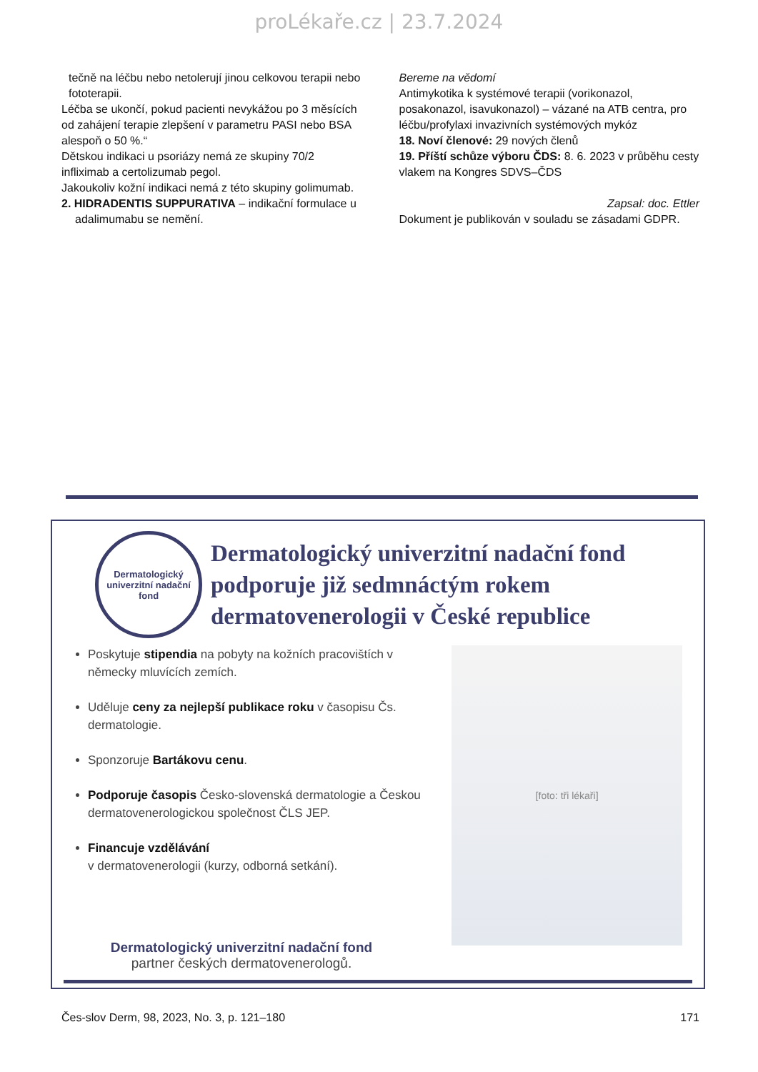proLékaře.cz | 23.7.2024
tečně na léčbu nebo netolerují jinou celkovou terapii nebo fototerapii.
Léčba se ukončí, pokud pacienti nevykážou po 3 měsících od zahájení terapie zlepšení v parametru PASI nebo BSA alespoň o 50 %.“
Dětskou indikaci u psoriázy nemá ze skupiny 70/2 infliximab a certolizumab pegol.
Jakoukoliv kožní indikaci nemá z této skupiny golimumab.
2. HIDRADENTIS SUPPURATIVA – indikační formulace u adalimumabu se nemění.
Bereme na vědomí
Antimykotika k systémové terapii (vorikonazol, posakonazol, isavukonazol) – vázané na ATB centra, pro léčbu/profylaxi invazivních systémových mykóz
18. Noví členové: 29 nových členů
19. Příští schůze výboru ČDS: 8. 6. 2023 v průběhu cesty vlakem na Kongres SDVS–ČDS
Zapsal: doc. Ettler
Dokument je publikován v souladu se zásadami GDPR.
Dermatologický
univerzitní nadační fond
Dermatologický univerzitní nadační fond
podporuje již sedmnáctým rokem
dermatovenerologii v České republice
Poskytuje stipendia na pobyty na kožních pracovištích v německy mluvících zemích.
Uděluje ceny za nejlepší publikace roku v časopisu Čs. dermatologie.
Sponzoruje Bartákovu cenu.
Podporuje časopis Česko-slovenská dermatologie a Českou dermatovenerologickou společnost ČLS JEP.
Financuje vzdělávání
v dermatovenerologii (kurzy, odborná setkání).
[foto: tři lékaři]
Dermatologický univerzitní nadační fond
partner českých dermatovenerologů.
Čes-slov Derm, 98, 2023, No. 3, p. 121–180 171